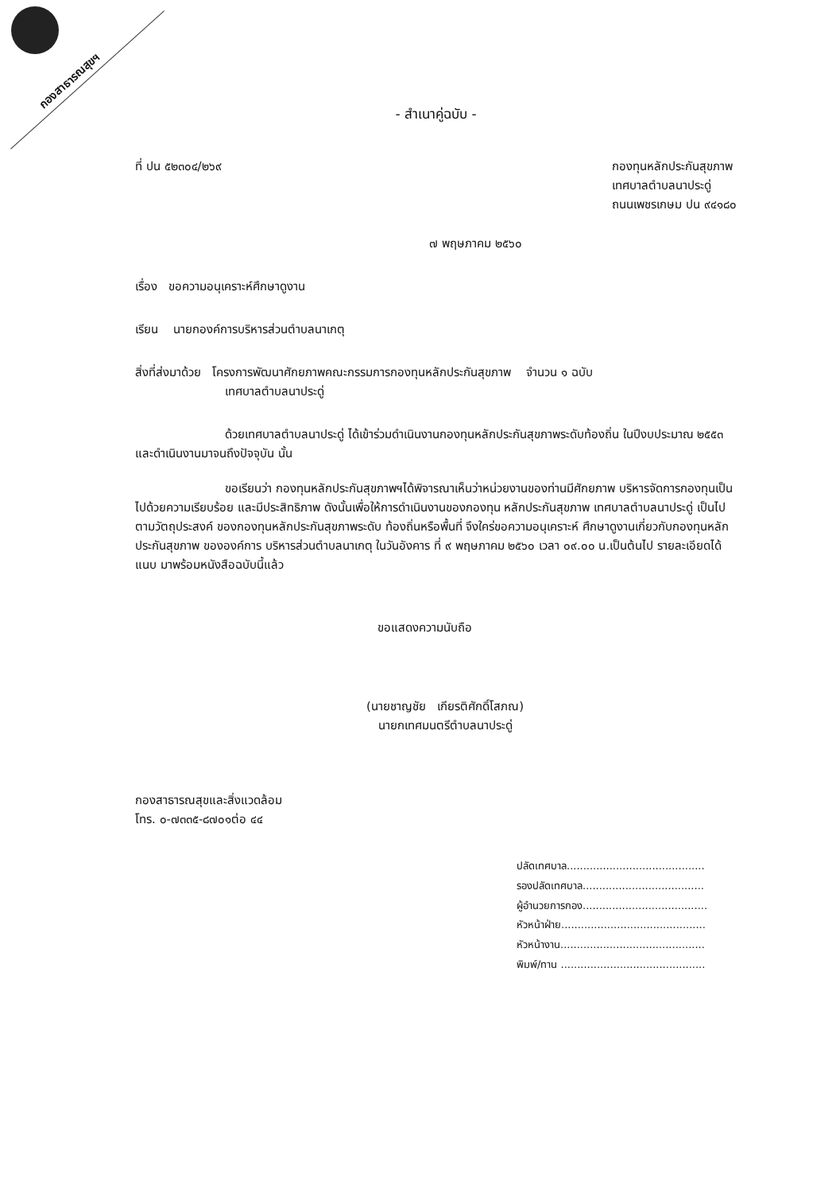กองสาธารณสุขฯ
- สำเนาคู่ฉบับ -
ที่ ปน ๕๒๓๐๔/๒๖๙ กองทุนหลักประกันสุขภาพ
เทศบาลตำบลนาประดู่
ถนนเพชรเกษม ปน ๙๔๑๘๐
๗ พฤษภาคม ๒๕๖๐
เรื่อง ขอความอนุเคราะห์ศึกษาดูงาน
เรียน นายกองค์การบริหารส่วนตำบลนาเกตุ
สิ่งที่ส่งมาด้วย โครงการพัฒนาศักยภาพคณะกรรมการกองทุนหลักประกันสุขภาพ จำนวน ๑ ฉบับ
เทศบาลตำบลนาประดู่
ด้วยเทศบาลตำบลนาประดู่ ได้เข้าร่วมดำเนินงานกองทุนหลักประกันสุขภาพระดับท้องถิ่น ในปีงบประมาณ ๒๕๕๓ และดำเนินงานมาจนถึงปัจจุบัน นั้น
ขอเรียนว่า กองทุนหลักประกันสุขภาพฯได้พิจารณาเห็นว่าหน่วยงานของท่านมีศักยภาพ บริหารจัดการกองทุนเป็นไปด้วยความเรียบร้อย และมีประสิทธิภาพ ดังนั้นเพื่อให้การดำเนินงานของกองทุน หลักประกันสุขภาพ เทศบาลตำบลนาประดู่ เป็นไปตามวัตถุประสงค์ ของกองทุนหลักประกันสุขภาพระดับ ท้องถิ่นหรือพื้นที่ จึงใคร่ขอความอนุเคราะห์ ศึกษาดูงานเกี่ยวกับกองทุนหลักประกันสุขภาพ ขององค์การ บริหารส่วนตำบลนาเกตุ ในวันอังคาร ที่ ๙ พฤษภาคม ๒๕๖๐ เวลา ๐๙.๐๐ น.เป็นต้นไป รายละเอียดได้แนบ มาพร้อมหนังสือฉบับนี้แล้ว
ขอแสดงความนับถือ
(นายชาญชัย เกียรติศักดิ์โสภณ)
นายกเทศมนตรีตำบลนาประดู่
กองสาธารณสุขและสิ่งแวดล้อม
โทร. ๐-๗๓๓๕-๘๗๐๑ต่อ ๔๔
ปลัดเทศบาล..........................................
รองปลัดเทศบาล.....................................
ผู้อำนวยการกอง......................................
หัวหน้าฝ่าย............................................
หัวหน้างาน............................................
พิมพ์/ทาน ............................................